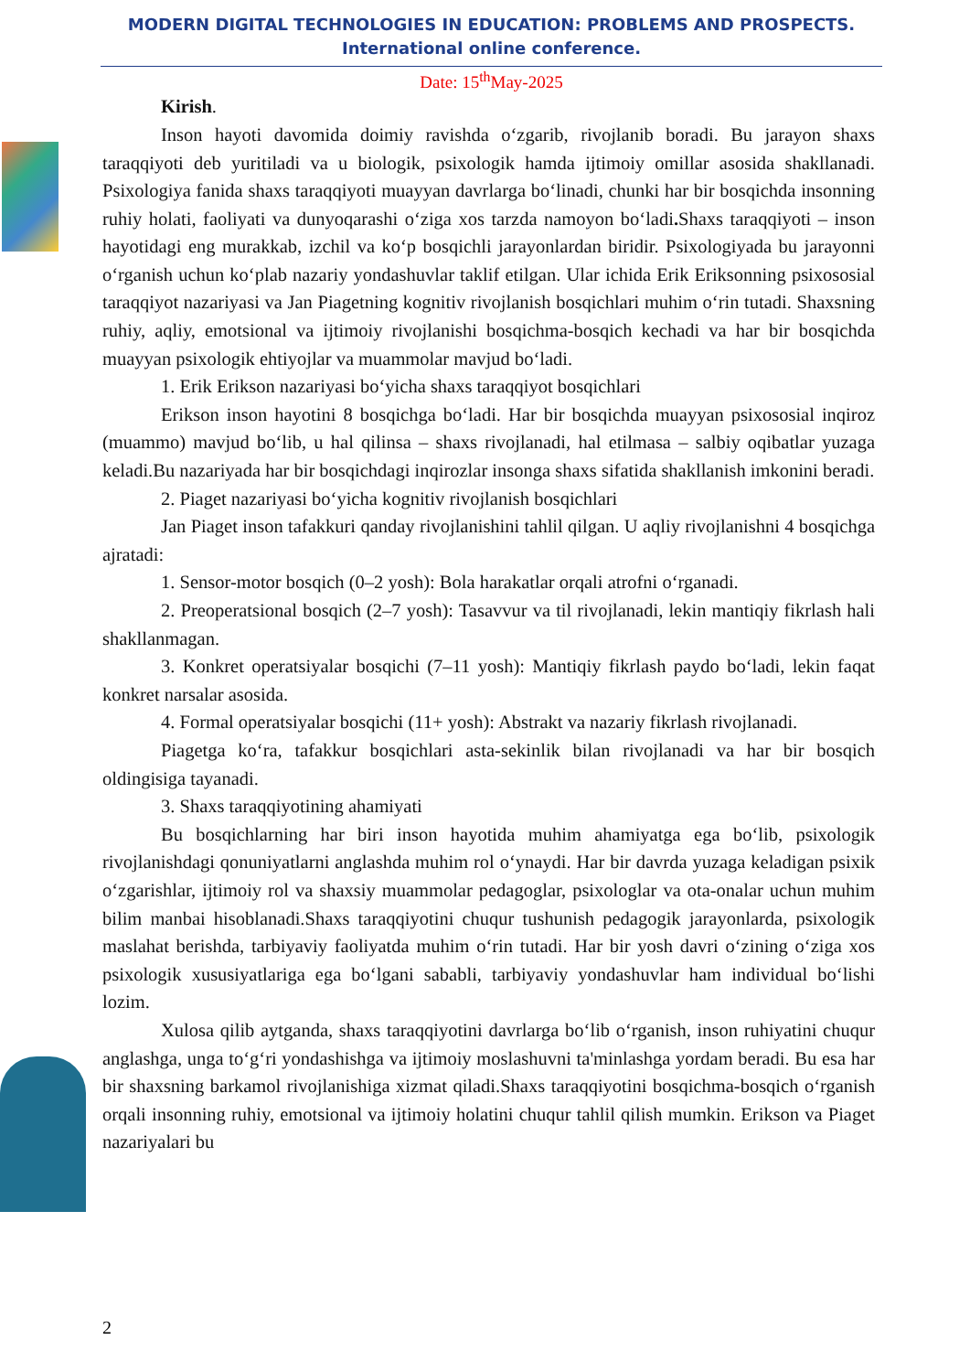MODERN DIGITAL TECHNOLOGIES IN EDUCATION: PROBLEMS AND PROSPECTS.
International online conference.
Date: 15<sup>th</sup>May-2025
Kirish.
Inson hayoti davomida doimiy ravishda o‘zgarib, rivojlanib boradi. Bu jarayon shaxs taraqqiyoti deb yuritiladi va u biologik, psixologik hamda ijtimoiy omillar asosida shakllanadi. Psixologiya fanida shaxs taraqqiyoti muayyan davrlarga bo‘linadi, chunki har bir bosqichda insonning ruhiy holati, faoliyati va dunyoqarashi o‘ziga xos tarzda namoyon bo‘ladi. Shaxs taraqqiyoti – inson hayotidagi eng murakkab, izchil va ko‘p bosqichli jarayonlardan biridir. Psixologiyada bu jarayonni o‘rganish uchun ko‘plab nazariy yondashuvlar taklif etilgan. Ular ichida Erik Eriksonning psixososial taraqqiyot nazariyasi va Jan Piagetning kognitiv rivojlanish bosqichlari muhim o‘rin tutadi. Shaxsning ruhiy, aqliy, emotsional va ijtimoiy rivojlanishi bosqichma-bosqich kechadi va har bir bosqichda muayyan psixologik ehtiyojlar va muammolar mavjud bo‘ladi.
1. Erik Erikson nazariyasi bo‘yicha shaxs taraqqiyot bosqichlari
Erikson inson hayotini 8 bosqichga bo‘ladi. Har bir bosqichda muayyan psixososial inqiroz (muammo) mavjud bo‘lib, u hal qilinsa – shaxs rivojlanadi, hal etilmasa – salbiy oqibatlar yuzaga keladi.Bu nazariyada har bir bosqichdagi inqirozlar insonga shaxs sifatida shakllanish imkonini beradi.
2. Piaget nazariyasi bo‘yicha kognitiv rivojlanish bosqichlari
Jan Piaget inson tafakkuri qanday rivojlanishini tahlil qilgan. U aqliy rivojlanishni 4 bosqichga ajratadi:
1. Sensor-motor bosqich (0–2 yosh): Bola harakatlar orqali atrofni o‘rganadi.
2. Preoperatsional bosqich (2–7 yosh): Tasavvur va til rivojlanadi, lekin mantiqiy fikrlash hali shakllanmagan.
3. Konkret operatsiyalar bosqichi (7–11 yosh): Mantiqiy fikrlash paydo bo‘ladi, lekin faqat konkret narsalar asosida.
4. Formal operatsiyalar bosqichi (11+ yosh): Abstrakt va nazariy fikrlash rivojlanadi.
Piagetga ko‘ra, tafakkur bosqichlari asta-sekinlik bilan rivojlanadi va har bir bosqich oldingisiga tayanadi.
3. Shaxs taraqqiyotining ahamiyati
Bu bosqichlarning har biri inson hayotida muhim ahamiyatga ega bo‘lib, psixologik rivojlanishdagi qonuniyatlarni anglashda muhim rol o‘ynaydi. Har bir davrda yuzaga keladigan psixik o‘zgarishlar, ijtimoiy rol va shaxsiy muammolar pedagoglar, psixologlar va ota-onalar uchun muhim bilim manbai hisoblanadi.Shaxs taraqqiyotini chuqur tushunish pedagogik jarayonlarda, psixologik maslahat berishda, tarbiyaviy faoliyatda muhim o‘rin tutadi. Har bir yosh davri o‘zining o‘ziga xos psixologik xususiyatlariga ega bo‘lgani sababli, tarbiyaviy yondashuvlar ham individual bo‘lishi lozim.
Xulosa qilib aytganda, shaxs taraqqiyotini davrlarga bo‘lib o‘rganish, inson ruhiyatini chuqur anglashga, unga to‘g‘ri yondashishga va ijtimoiy moslashuvni ta'minlashga yordam beradi. Bu esa har bir shaxsning barkamol rivojlanishiga xizmat qiladi.Shaxs taraqqiyotini bosqichma-bosqich o‘rganish orqali insonning ruhiy, emotsional va ijtimoiy holatini chuqur tahlil qilish mumkin. Erikson va Piaget nazariyalari bu
2